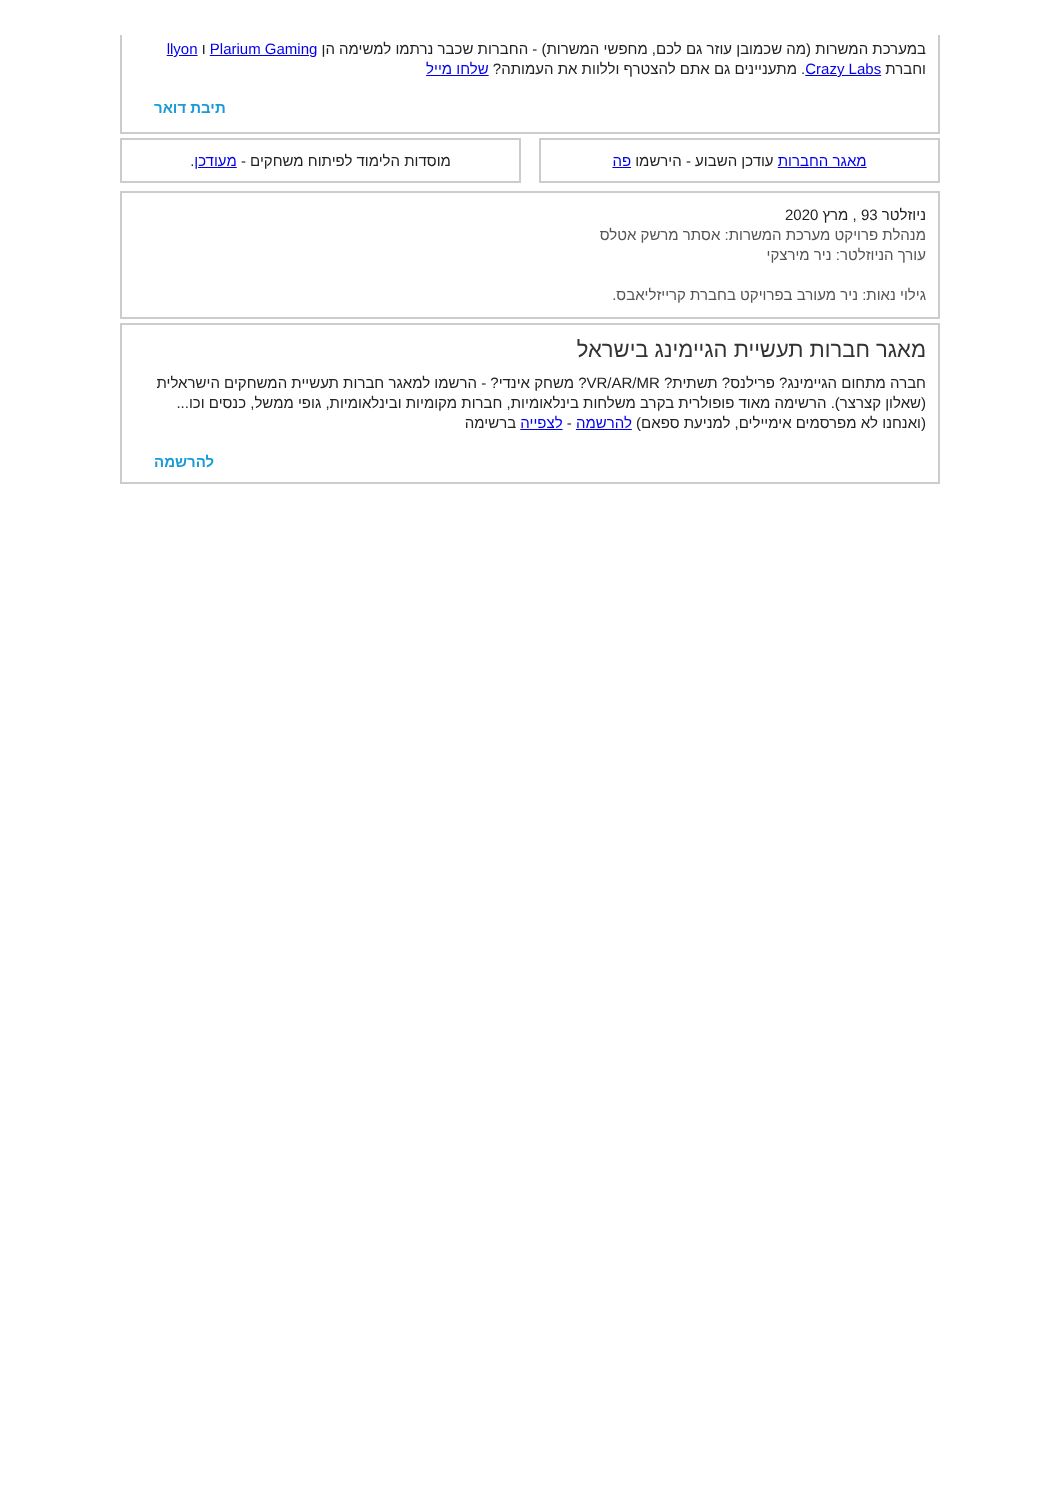במערכת המשרות (מה שכמובן עוזר גם לכם, מחפשי המשרות) - החברות שכבר נרתמו למשימה הן Plarium Gaming ו llyon וחברת Crazy Labs. מתעניינים גם אתם להצטרף וללוות את העמותה? שלחו מייל
תיבת דואר
מאגר החברות עודכן השבוע - הירשמו פה
מוסדות הלימוד לפיתוח משחקים - מעודכן.
ניוזלטר 93 , מרץ 2020
מנהלת פרויקט מערכת המשרות: אסתר מרשק אטלס
עורך הניוזלטר: ניר מירצקי
גילוי נאות: ניר מעורב בפרויקט בחברת קרייזליאבס.
מאגר חברות תעשיית הגיימינג בישראל
חברה מתחום הגיימינג? פרילנס? תשתית? VR/AR/MR? משחק אינדי? - הרשמו למאגר חברות תעשיית המשחקים הישראלית (שאלון קצרצר). הרשימה מאוד פופולרית בקרב משלחות בינלאומיות, חברות מקומיות ובינלאומיות, גופי ממשל, כנסים וכו...
(ואנחנו לא מפרסמים אימיילים, למניעת ספאם) להרשמה - לצפייה ברשימה
להרשמה